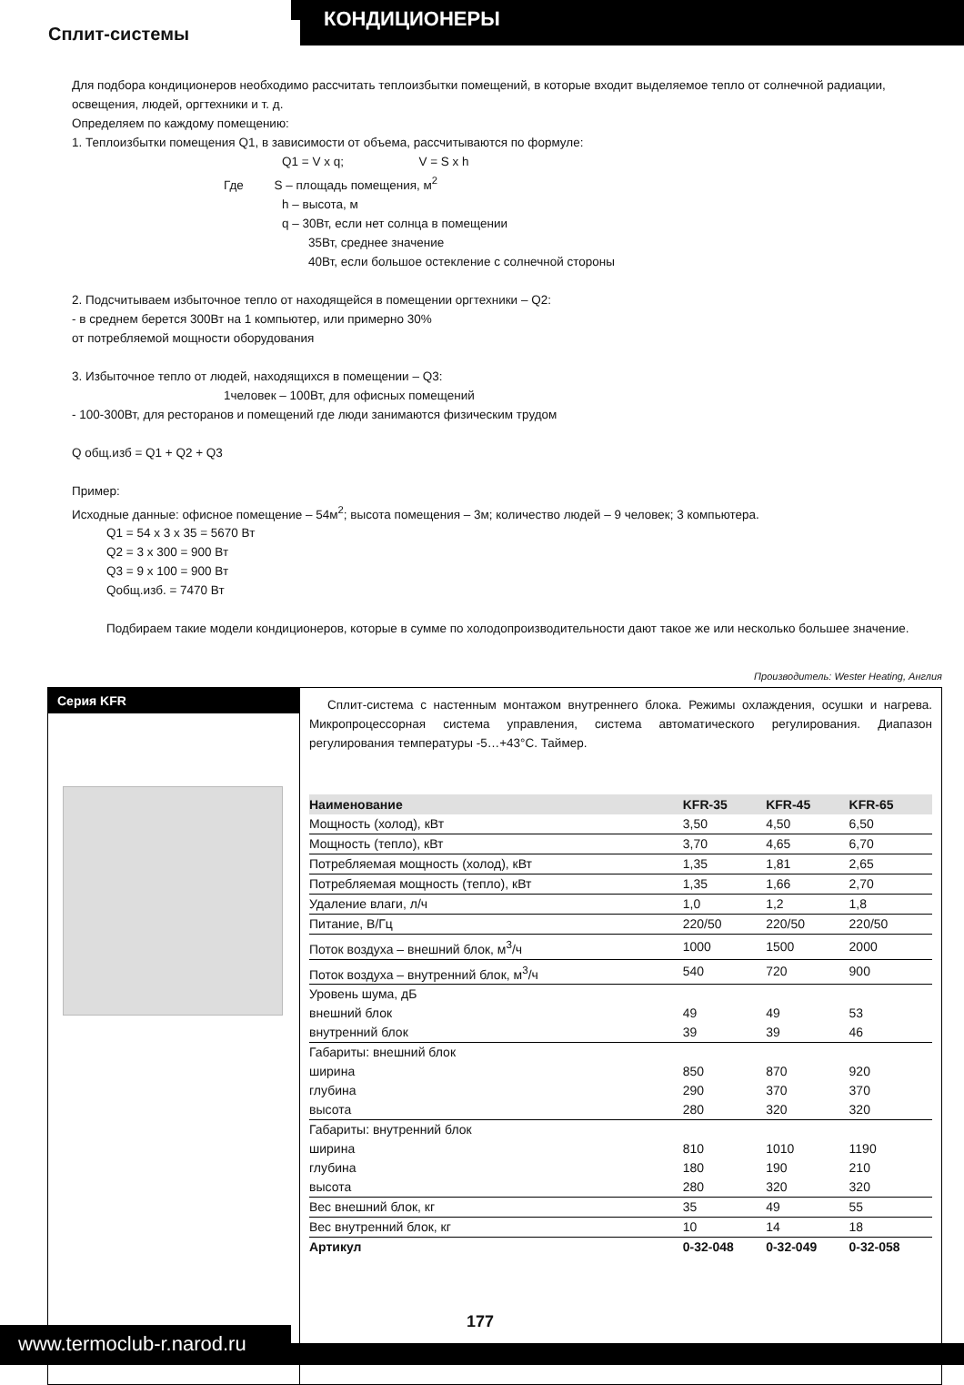КОНДИЦИОНЕРЫ
Сплит-системы
Для подбора кондиционеров необходимо рассчитать теплоизбытки помещений, в которые входит выделяемое тепло от солнечной радиации, освещения, людей, оргтехники и т. д.
Определяем по каждому помещению:
1. Теплоизбытки помещения Q1, в зависимости от объема, рассчитываются по формуле:
Q1 = V x q; V = S x h
Где S – площадь помещения, м<sup>2</sup>
h – высота, м
q – 30Вт, если нет солнца в помещении
35Вт, среднее значение
40Вт, если большое остекление с солнечной стороны
2. Подсчитываем избыточное тепло от находящейся в помещении оргтехники – Q2:
- в среднем берется 300Вт на 1 компьютер, или примерно 30%
от потребляемой мощности оборудования
3. Избыточное тепло от людей, находящихся в помещении – Q3:
1человек – 100Вт, для офисных помещений
- 100-300Вт, для ресторанов и помещений где люди занимаются физическим трудом
Q общ.изб = Q1 + Q2 + Q3
Пример:
Исходные данные: офисное помещение – 54м<sup>2</sup>; высота помещения – 3м; количество людей – 9 человек; 3 компьютера.
Q1 = 54 x 3 x 35 = 5670 Вт
Q2 = 3 x 300 = 900 Вт
Q3 = 9 x 100 = 900 Вт
Qобщ.изб. = 7470 Вт
Подбираем такие модели кондиционеров, которые в сумме по холодопроизводительности дают такое же или несколько большее значение.
Производитель: Wester Heating, Англия
Серия KFR
Сплит-система с настенным монтажом внутреннего блока. Режимы охлаждения, осушки и нагрева. Микропроцессорная система управления, система автоматического регулирования. Диапазон регулирования температуры -5…+43°С. Таймер.
| Наименование | KFR-35 | KFR-45 | KFR-65 |
| --- | --- | --- | --- |
| Мощность (холод), кВт | 3,50 | 4,50 | 6,50 |
| Мощность (тепло), кВт | 3,70 | 4,65 | 6,70 |
| Потребляемая мощность (холод), кВт | 1,35 | 1,81 | 2,65 |
| Потребляемая мощность (тепло), кВт | 1,35 | 1,66 | 2,70 |
| Удаление влаги, л/ч | 1,0 | 1,2 | 1,8 |
| Питание, В/Гц | 220/50 | 220/50 | 220/50 |
| Поток воздуха – внешний блок, м<sup>3</sup>/ч | 1000 | 1500 | 2000 |
| Поток воздуха – внутренний блок, м<sup>3</sup>/ч | 540 | 720 | 900 |
| Уровень шума, дБ | | | |
| внешний блок | 49 | 49 | 53 |
| внутренний блок | 39 | 39 | 46 |
| Габариты: внешний блок | | | |
| ширина | 850 | 870 | 920 |
| глубина | 290 | 370 | 370 |
| высота | 280 | 320 | 320 |
| Габариты: внутренний блок | | | |
| ширина | 810 | 1010 | 1190 |
| глубина | 180 | 190 | 210 |
| высота | 280 | 320 | 320 |
| Вес внешний блок, кг | 35 | 49 | 55 |
| Вес внутренний блок, кг | 10 | 14 | 18 |
| Артикул | 0-32-048 | 0-32-049 | 0-32-058 |
www.termoclub-r.narod.ru
177